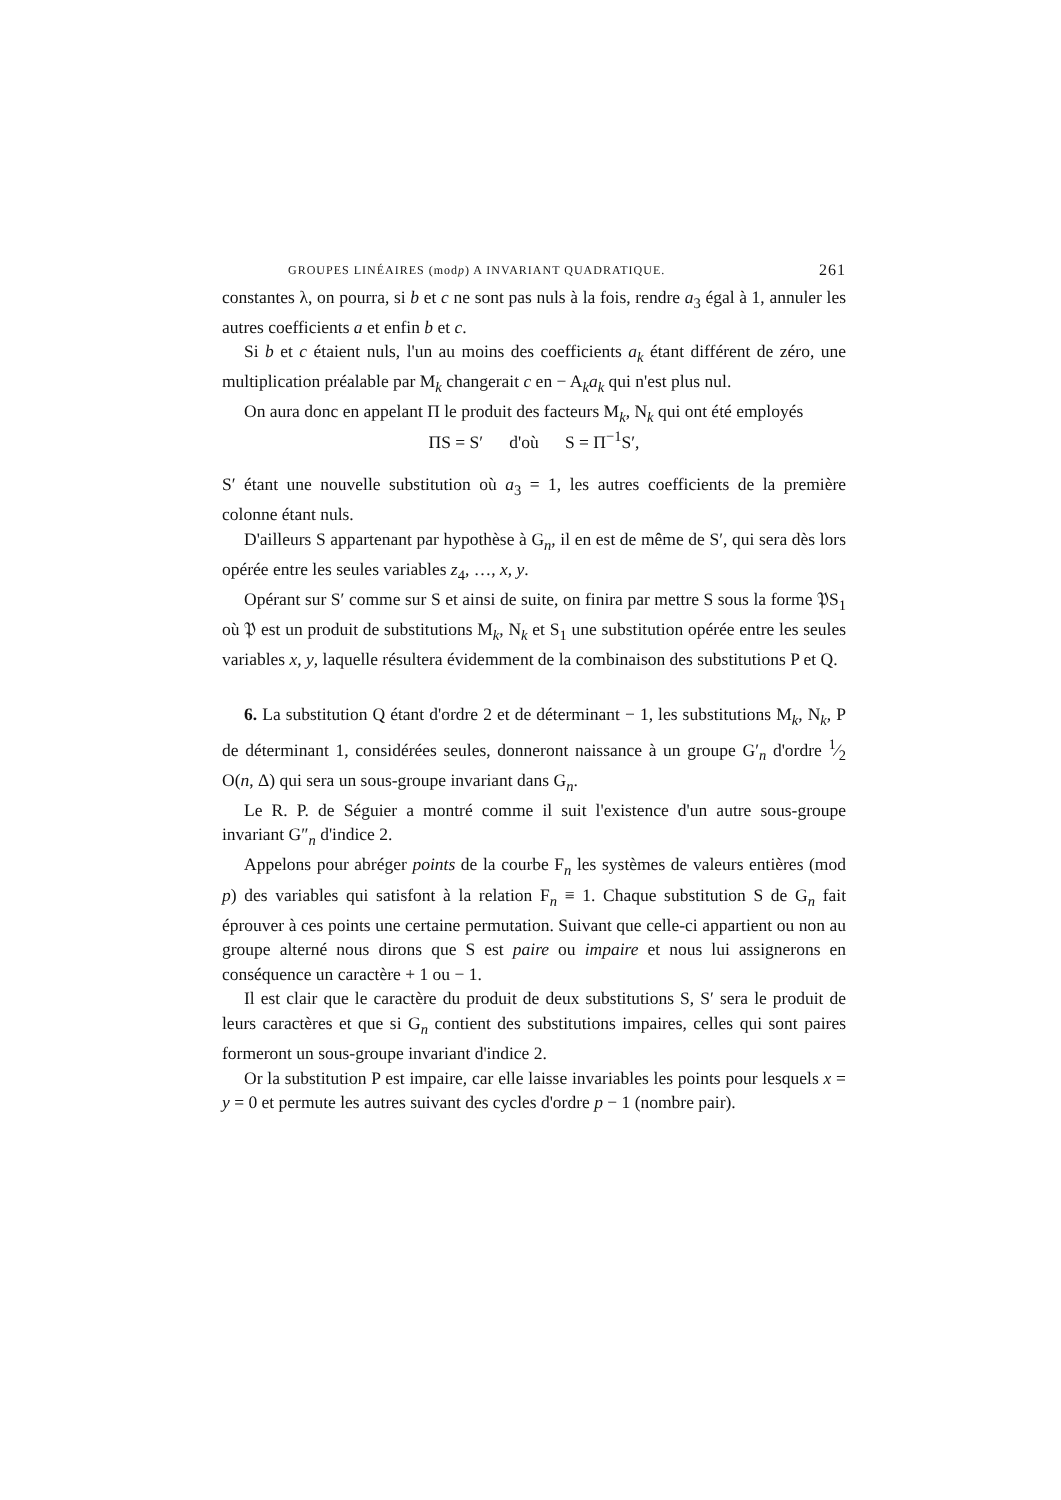GROUPES LINÉAIRES (modp) A INVARIANT QUADRATIQUE. 261
constantes λ, on pourra, si b et c ne sont pas nuls à la fois, rendre a<sub>3</sub> égal à 1, annuler les autres coefficients a et enfin b et c.
Si b et c étaient nuls, l'un au moins des coefficients a<sub>k</sub> étant différent de zéro, une multiplication préalable par M<sub>k</sub> changerait c en − A<sub>k</sub>a<sub>k</sub> qui n'est plus nul.
On aura donc en appelant Π le produit des facteurs M<sub>k</sub>, N<sub>k</sub> qui ont été employés
ΠS = S′ d'où S = Π<sup>−1</sup>S′,
S′ étant une nouvelle substitution où a<sub>3</sub> = 1, les autres coefficients de la première colonne étant nuls.
D'ailleurs S appartenant par hypothèse à G<sub>n</sub>, il en est de même de S′, qui sera dès lors opérée entre les seules variables z<sub>4</sub>, …, x, y.
Opérant sur S′ comme sur S et ainsi de suite, on finira par mettre S sous la forme 𝔓S<sub>1</sub> où 𝔓 est un produit de substitutions M<sub>k</sub>, N<sub>k</sub> et S<sub>1</sub> une substitution opérée entre les seules variables x, y, laquelle résultera évidemment de la combinaison des substitutions P et Q.
6. La substitution Q étant d'ordre 2 et de déterminant − 1, les substitutions M<sub>k</sub>, N<sub>k</sub>, P de déterminant 1, considérées seules, donneront naissance à un groupe G′<sub>n</sub> d'ordre 1⁄2 O(n, Δ) qui sera un sous-groupe invariant dans G<sub>n</sub>.
Le R. P. de Séguier a montré comme il suit l'existence d'un autre sous-groupe invariant G″<sub>n</sub> d'indice 2.
Appelons pour abréger points de la courbe F<sub>n</sub> les systèmes de valeurs entières (mod p) des variables qui satisfont à la relation F<sub>n</sub> ≡ 1. Chaque substitution S de G<sub>n</sub> fait éprouver à ces points une certaine permutation. Suivant que celle-ci appartient ou non au groupe alterné nous dirons que S est paire ou impaire et nous lui assignerons en conséquence un caractère + 1 ou − 1.
Il est clair que le caractère du produit de deux substitutions S, S′ sera le produit de leurs caractères et que si G<sub>n</sub> contient des substitutions impaires, celles qui sont paires formeront un sous-groupe invariant d'indice 2.
Or la substitution P est impaire, car elle laisse invariables les points pour lesquels x = y = 0 et permute les autres suivant des cycles d'ordre p − 1 (nombre pair).